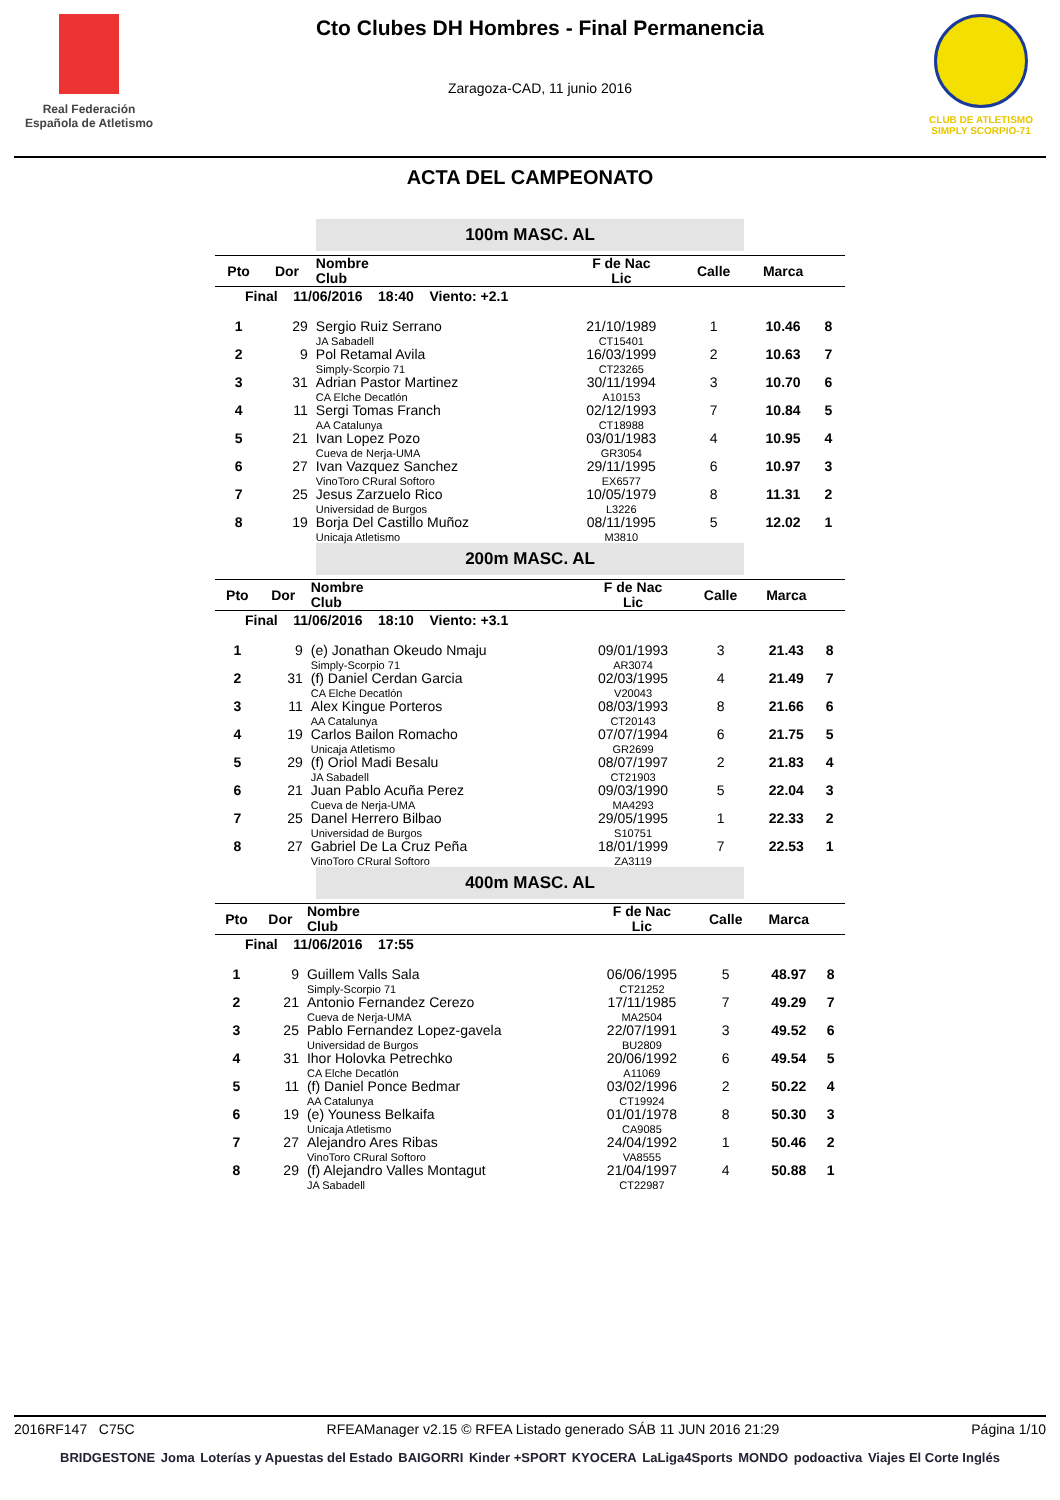Real Federación
Española de Atletismo
Cto Clubes DH Hombres - Final Permanencia
Zaragoza-CAD, 11 junio 2016
CLUB DE ATLETISMO
SIMPLY SCORPIO-71
ACTA DEL CAMPEONATO
100m MASC. AL
| Pto | Dor | Nombre Club | F de Nac Lic | Calle | Marca | |
| --- | --- | --- | --- | --- | --- | --- |
| Final 11/06/2016 18:40 Viento: +2.1 | | | | | | |
| 1 | 29 | Sergio Ruiz Serrano JA Sabadell | 21/10/1989 CT15401 | 1 | 10.46 | 8 |
| 2 | 9 | Pol Retamal Avila Simply-Scorpio 71 | 16/03/1999 CT23265 | 2 | 10.63 | 7 |
| 3 | 31 | Adrian Pastor Martinez CA Elche Decatlón | 30/11/1994 A10153 | 3 | 10.70 | 6 |
| 4 | 11 | Sergi Tomas Franch AA Catalunya | 02/12/1993 CT18988 | 7 | 10.84 | 5 |
| 5 | 21 | Ivan Lopez Pozo Cueva de Nerja-UMA | 03/01/1983 GR3054 | 4 | 10.95 | 4 |
| 6 | 27 | Ivan Vazquez Sanchez VinoToro CRural Softoro | 29/11/1995 EX6577 | 6 | 10.97 | 3 |
| 7 | 25 | Jesus Zarzuelo Rico Universidad de Burgos | 10/05/1979 L3226 | 8 | 11.31 | 2 |
| 8 | 19 | Borja Del Castillo Muñoz Unicaja Atletismo | 08/11/1995 M3810 | 5 | 12.02 | 1 |
200m MASC. AL
| Pto | Dor | Nombre Club | F de Nac Lic | Calle | Marca | |
| --- | --- | --- | --- | --- | --- | --- |
| Final 11/06/2016 18:10 Viento: +3.1 | | | | | | |
| 1 | 9 | (e) Jonathan Okeudo Nmaju Simply-Scorpio 71 | 09/01/1993 AR3074 | 3 | 21.43 | 8 |
| 2 | 31 | (f) Daniel Cerdan Garcia CA Elche Decatlón | 02/03/1995 V20043 | 4 | 21.49 | 7 |
| 3 | 11 | Alex Kingue Porteros AA Catalunya | 08/03/1993 CT20143 | 8 | 21.66 | 6 |
| 4 | 19 | Carlos Bailon Romacho Unicaja Atletismo | 07/07/1994 GR2699 | 6 | 21.75 | 5 |
| 5 | 29 | (f) Oriol Madi Besalu JA Sabadell | 08/07/1997 CT21903 | 2 | 21.83 | 4 |
| 6 | 21 | Juan Pablo Acuña Perez Cueva de Nerja-UMA | 09/03/1990 MA4293 | 5 | 22.04 | 3 |
| 7 | 25 | Danel Herrero Bilbao Universidad de Burgos | 29/05/1995 S10751 | 1 | 22.33 | 2 |
| 8 | 27 | Gabriel De La Cruz Peña VinoToro CRural Softoro | 18/01/1999 ZA3119 | 7 | 22.53 | 1 |
400m MASC. AL
| Pto | Dor | Nombre Club | F de Nac Lic | Calle | Marca | |
| --- | --- | --- | --- | --- | --- | --- |
| Final 11/06/2016 17:55 | | | | | | |
| 1 | 9 | Guillem Valls Sala Simply-Scorpio 71 | 06/06/1995 CT21252 | 5 | 48.97 | 8 |
| 2 | 21 | Antonio Fernandez Cerezo Cueva de Nerja-UMA | 17/11/1985 MA2504 | 7 | 49.29 | 7 |
| 3 | 25 | Pablo Fernandez Lopez-gavela Universidad de Burgos | 22/07/1991 BU2809 | 3 | 49.52 | 6 |
| 4 | 31 | Ihor Holovka Petrechko CA Elche Decatlón | 20/06/1992 A11069 | 6 | 49.54 | 5 |
| 5 | 11 | (f) Daniel Ponce Bedmar AA Catalunya | 03/02/1996 CT19924 | 2 | 50.22 | 4 |
| 6 | 19 | (e) Youness Belkaifa Unicaja Atletismo | 01/01/1978 CA9085 | 8 | 50.30 | 3 |
| 7 | 27 | Alejandro Ares Ribas VinoToro CRural Softoro | 24/04/1992 VA8555 | 1 | 50.46 | 2 |
| 8 | 29 | (f) Alejandro Valles Montagut JA Sabadell | 21/04/1997 CT22987 | 4 | 50.88 | 1 |
2016RF147 C75C RFEAManager v2.15 © RFEA Listado generado SÁB 11 JUN 2016 21:29 Página 1/10
BRIDGESTONE Joma Loterías y Apuestas del Estado BAIGORRI Kinder +SPORT KYOCERA LaLiga4Sports MONDO podoactiva Viajes El Corte Inglés